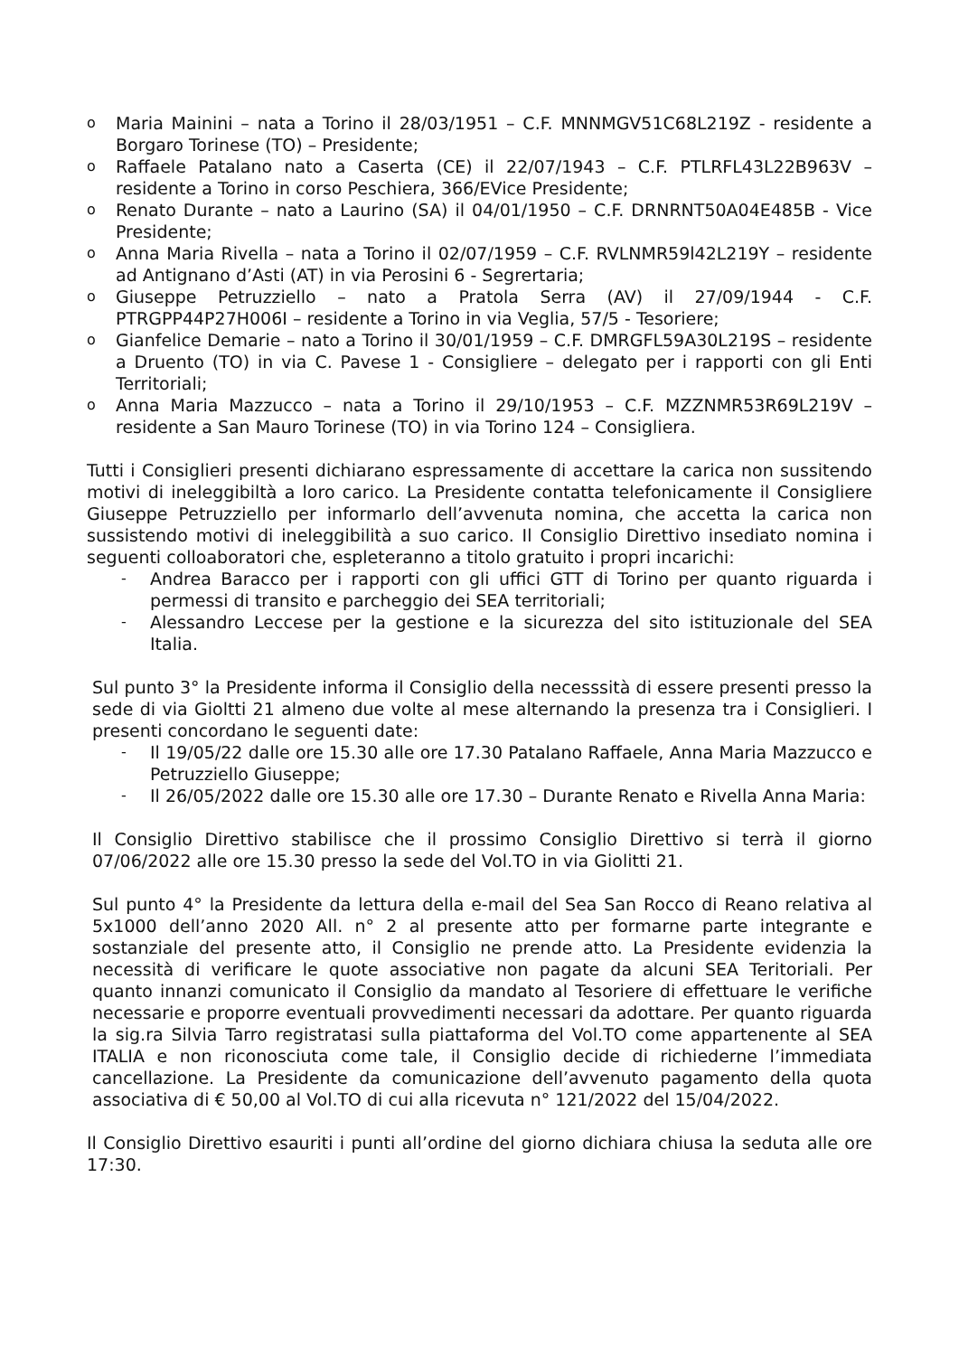o Maria Mainini – nata a Torino il 28/03/1951 – C.F. MNNMGV51C68L219Z - residente a Borgaro Torinese (TO) – Presidente;
o Raffaele Patalano nato a Caserta (CE) il 22/07/1943 – C.F. PTLRFL43L22B963V – residente a Torino in corso Peschiera, 366/EVice Presidente;
o Renato Durante – nato a Laurino (SA) il 04/01/1950 – C.F. DRNRNT50A04E485B - Vice Presidente;
o Anna Maria Rivella – nata a Torino il 02/07/1959 – C.F. RVLNMR59l42L219Y – residente ad Antignano d’Asti (AT) in via Perosini 6 - Segrertaria;
o Giuseppe Petruzziello – nato a Pratola Serra (AV) il 27/09/1944 - C.F. PTRGPP44P27H006I – residente a Torino in via Veglia, 57/5 - Tesoriere;
o Gianfelice Demarie – nato a Torino il 30/01/1959 – C.F. DMRGFL59A30L219S – residente a Druento (TO) in via C. Pavese 1 - Consigliere – delegato per i rapporti con gli Enti Territoriali;
o Anna Maria Mazzucco – nata a Torino il 29/10/1953 – C.F. MZZNMR53R69L219V – residente a San Mauro Torinese (TO) in via Torino 124 – Consigliera.
Tutti i Consiglieri presenti dichiarano espressamente di accettare la carica non sussitendo motivi di ineleggibiltà a loro carico. La Presidente contatta telefonicamente il Consigliere Giuseppe Petruzziello per informarlo dell’avvenuta nomina, che accetta la carica non sussistendo motivi di ineleggibilità a suo carico. Il Consiglio Direttivo insediato nomina i seguenti colloaboratori che, espleteranno a titolo gratuito i propri incarichi:
- Andrea Baracco per i rapporti con gli uffici GTT di Torino per quanto riguarda i permessi di transito e parcheggio dei SEA territoriali;
- Alessandro Leccese per la gestione e la sicurezza del sito istituzionale del SEA Italia.
Sul punto 3° la Presidente informa il Consiglio della necesssità di essere presenti presso la sede di via Gioltti 21 almeno due volte al mese alternando la presenza tra i Consiglieri. I presenti concordano le seguenti date:
- Il 19/05/22 dalle ore 15.30 alle ore 17.30 Patalano Raffaele, Anna Maria Mazzucco e Petruzziello Giuseppe;
- Il 26/05/2022 dalle ore 15.30 alle ore 17.30 – Durante Renato e Rivella Anna Maria:
Il Consiglio Direttivo stabilisce che il prossimo Consiglio Direttivo si terrà il giorno 07/06/2022 alle ore 15.30 presso la sede del Vol.TO in via Giolitti 21.
Sul punto 4° la Presidente da lettura della e-mail del Sea San Rocco di Reano relativa al 5x1000 dell’anno 2020 All. n° 2 al presente atto per formarne parte integrante e sostanziale del presente atto, il Consiglio ne prende atto. La Presidente evidenzia la necessità di verificare le quote associative non pagate da alcuni SEA Teritoriali. Per quanto innanzi comunicato il Consiglio da mandato al Tesoriere di effettuare le verifiche necessarie e proporre eventuali provvedimenti necessari da adottare. Per quanto riguarda la sig.ra Silvia Tarro registratasi sulla piattaforma del Vol.TO come appartenente al SEA ITALIA e non riconosciuta come tale, il Consiglio decide di richiederne l’immediata cancellazione. La Presidente da comunicazione dell’avvenuto pagamento della quota associativa di € 50,00 al Vol.TO di cui alla ricevuta n° 121/2022 del 15/04/2022.
Il Consiglio Direttivo esauriti i punti all’ordine del giorno dichiara chiusa la seduta alle ore 17:30.